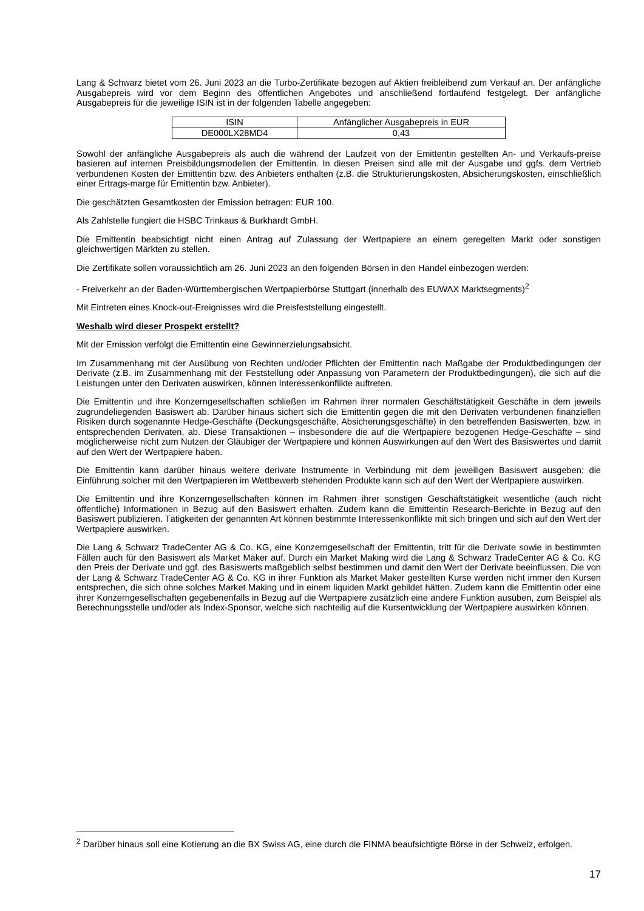Lang & Schwarz bietet vom 26. Juni 2023 an die Turbo-Zertifikate bezogen auf Aktien freibleibend zum Verkauf an. Der anfängliche Ausgabepreis wird vor dem Beginn des öffentlichen Angebotes und anschließend fortlaufend festgelegt. Der anfängliche Ausgabepreis für die jeweilige ISIN ist in der folgenden Tabelle angegeben:
| ISIN | Anfänglicher Ausgabepreis in EUR |
| DE000LX28MD4 | 0,43 |
Sowohl der anfängliche Ausgabepreis als auch die während der Laufzeit von der Emittentin gestellten An- und Verkaufs-preise basieren auf internen Preisbildungsmodellen der Emittentin. In diesen Preisen sind alle mit der Ausgabe und ggfs. dem Vertrieb verbundenen Kosten der Emittentin bzw. des Anbieters enthalten (z.B. die Strukturierungskosten, Absicherungskosten, einschließlich einer Ertrags-marge für Emittentin bzw. Anbieter).
Die geschätzten Gesamtkosten der Emission betragen: EUR 100.
Als Zahlstelle fungiert die HSBC Trinkaus & Burkhardt GmbH.
Die Emittentin beabsichtigt nicht einen Antrag auf Zulassung der Wertpapiere an einem geregelten Markt oder sonstigen gleichwertigen Märkten zu stellen.
Die Zertifikate sollen voraussichtlich am 26. Juni 2023 an den folgenden Börsen in den Handel einbezogen werden:
- Freiverkehr an der Baden-Württembergischen Wertpapierbörse Stuttgart (innerhalb des EUWAX Marktsegments)<sup>2</sup>
Mit Eintreten eines Knock-out-Ereignisses wird die Preisfeststellung eingestellt.
Weshalb wird dieser Prospekt erstellt?
Mit der Emission verfolgt die Emittentin eine Gewinnerzielungsabsicht.
Im Zusammenhang mit der Ausübung von Rechten und/oder Pflichten der Emittentin nach Maßgabe der Produktbedingungen der Derivate (z.B. im Zusammenhang mit der Feststellung oder Anpassung von Parametern der Produktbedingungen), die sich auf die Leistungen unter den Derivaten auswirken, können Interessenkonflikte auftreten.
Die Emittentin und ihre Konzerngesellschaften schließen im Rahmen ihrer normalen Geschäftstätigkeit Geschäfte in dem jeweils zugrundeliegenden Basiswert ab. Darüber hinaus sichert sich die Emittentin gegen die mit den Derivaten verbundenen finanziellen Risiken durch sogenannte Hedge-Geschäfte (Deckungsgeschäfte, Absicherungsgeschäfte) in den betreffenden Basiswerten, bzw. in entsprechenden Derivaten, ab. Diese Transaktionen – insbesondere die auf die Wertpapiere bezogenen Hedge-Geschäfte – sind möglicherweise nicht zum Nutzen der Gläubiger der Wertpapiere und können Auswirkungen auf den Wert des Basiswertes und damit auf den Wert der Wertpapiere haben.
Die Emittentin kann darüber hinaus weitere derivate Instrumente in Verbindung mit dem jeweiligen Basiswert ausgeben; die Einführung solcher mit den Wertpapieren im Wettbewerb stehenden Produkte kann sich auf den Wert der Wertpapiere auswirken.
Die Emittentin und ihre Konzerngesellschaften können im Rahmen ihrer sonstigen Geschäftstätigkeit wesentliche (auch nicht öffentliche) Informationen in Bezug auf den Basiswert erhalten. Zudem kann die Emittentin Research-Berichte in Bezug auf den Basiswert publizieren. Tätigkeiten der genannten Art können bestimmte Interessenkonflikte mit sich bringen und sich auf den Wert der Wertpapiere auswirken.
Die Lang & Schwarz TradeCenter AG & Co. KG, eine Konzerngesellschaft der Emittentin, tritt für die Derivate sowie in bestimmten Fällen auch für den Basiswert als Market Maker auf. Durch ein Market Making wird die Lang & Schwarz TradeCenter AG & Co. KG den Preis der Derivate und ggf. des Basiswerts maßgeblich selbst bestimmen und damit den Wert der Derivate beeinflussen. Die von der Lang & Schwarz TradeCenter AG & Co. KG in ihrer Funktion als Market Maker gestellten Kurse werden nicht immer den Kursen entsprechen, die sich ohne solches Market Making und in einem liquiden Markt gebildet hätten. Zudem kann die Emittentin oder eine ihrer Konzerngesellschaften gegebenenfalls in Bezug auf die Wertpapiere zusätzlich eine andere Funktion ausüben, zum Beispiel als Berechnungsstelle und/oder als Index-Sponsor, welche sich nachteilig auf die Kursentwicklung der Wertpapiere auswirken können.
<sup>2</sup> Darüber hinaus soll eine Kotierung an die BX Swiss AG, eine durch die FINMA beaufsichtigte Börse in der Schweiz, erfolgen.
17